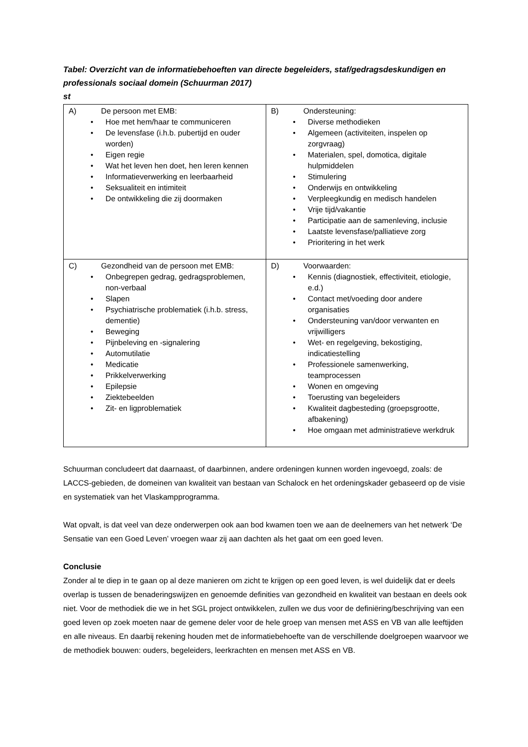Tabel: Overzicht van de informatiebehoeften van directe begeleiders, staf/gedragsdeskundigen en professionals sociaal domein (Schuurman 2017)
st
| A) De persoon met EMB: Hoe met hem/haar te communiceren De levensfase (i.h.b. pubertijd en ouder worden) Eigen regie Wat het leven hen doet, hen leren kennen Informatieverwerking en leerbaarheid Seksualiteit en intimiteit De ontwikkeling die zij doormaken | B) Ondersteuning: Diverse methodieken Algemeen (activiteiten, inspelen op zorgvraag) Materialen, spel, domotica, digitale hulpmiddelen Stimulering Onderwijs en ontwikkeling Verpleegkundig en medisch handelen Vrije tijd/vakantie Participatie aan de samenleving, inclusie Laatste levensfase/palliatieve zorg Prioritering in het werk |
| C) Gezondheid van de persoon met EMB: Onbegrepen gedrag, gedragsproblemen, non-verbaal Slapen Psychiatrische problematiek (i.h.b. stress, dementie) Beweging Pijnbeleving en -signalering Automutilatie Medicatie Prikkelverwerking Epilepsie Ziektebeelden Zit- en ligproblematiek | D) Voorwaarden: Kennis (diagnostiek, effectiviteit, etiologie, e.d.) Contact met/voeding door andere organisaties Ondersteuning van/door verwanten en vrijwilligers Wet- en regelgeving, bekostiging, indicatiestelling Professionele samenwerking, teamprocessen Wonen en omgeving Toerusting van begeleiders Kwaliteit dagbesteding (groepsgrootte, afbakening) Hoe omgaan met administratieve werkdruk |
Schuurman concludeert dat daarnaast, of daarbinnen, andere ordeningen kunnen worden ingevoegd, zoals: de LACCS-gebieden, de domeinen van kwaliteit van bestaan van Schalock en het ordeningskader gebaseerd op de visie en systematiek van het Vlaskampprogramma.
Wat opvalt, is dat veel van deze onderwerpen ook aan bod kwamen toen we aan de deelnemers van het netwerk ‘De Sensatie van een Goed Leven’ vroegen waar zij aan dachten als het gaat om een goed leven.
Conclusie
Zonder al te diep in te gaan op al deze manieren om zicht te krijgen op een goed leven, is wel duidelijk dat er deels overlap is tussen de benaderingswijzen en genoemde definities van gezondheid en kwaliteit van bestaan en deels ook niet. Voor de methodiek die we in het SGL project ontwikkelen, zullen we dus voor de definiëring/beschrijving van een goed leven op zoek moeten naar de gemene deler voor de hele groep van mensen met ASS en VB van alle leeftijden en alle niveaus. En daarbij rekening houden met de informatiebehoefte van de verschillende doelgroepen waarvoor we de methodiek bouwen: ouders, begeleiders, leerkrachten en mensen met ASS en VB.